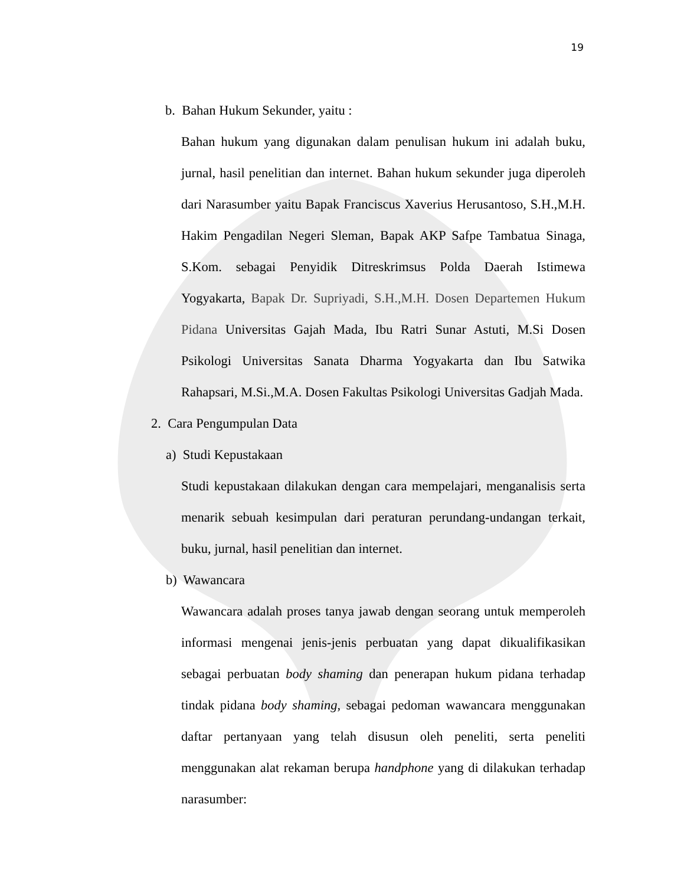19
b. Bahan Hukum Sekunder, yaitu :
Bahan hukum yang digunakan dalam penulisan hukum ini adalah buku, jurnal, hasil penelitian dan internet. Bahan hukum sekunder juga diperoleh dari Narasumber yaitu Bapak Franciscus Xaverius Herusantoso, S.H.,M.H. Hakim Pengadilan Negeri Sleman, Bapak AKP Safpe Tambatua Sinaga, S.Kom. sebagai Penyidik Ditreskrimsus Polda Daerah Istimewa Yogyakarta, Bapak Dr. Supriyadi, S.H.,M.H. Dosen Departemen Hukum Pidana Universitas Gajah Mada, Ibu Ratri Sunar Astuti, M.Si Dosen Psikologi Universitas Sanata Dharma Yogyakarta dan Ibu Satwika Rahapsari, M.Si.,M.A. Dosen Fakultas Psikologi Universitas Gadjah Mada.
2. Cara Pengumpulan Data
a) Studi Kepustakaan
Studi kepustakaan dilakukan dengan cara mempelajari, menganalisis serta menarik sebuah kesimpulan dari peraturan perundang-undangan terkait, buku, jurnal, hasil penelitian dan internet.
b) Wawancara
Wawancara adalah proses tanya jawab dengan seorang untuk memperoleh informasi mengenai jenis-jenis perbuatan yang dapat dikualifikasikan sebagai perbuatan body shaming dan penerapan hukum pidana terhadap tindak pidana body shaming, sebagai pedoman wawancara menggunakan daftar pertanyaan yang telah disusun oleh peneliti, serta peneliti menggunakan alat rekaman berupa handphone yang di dilakukan terhadap narasumber: